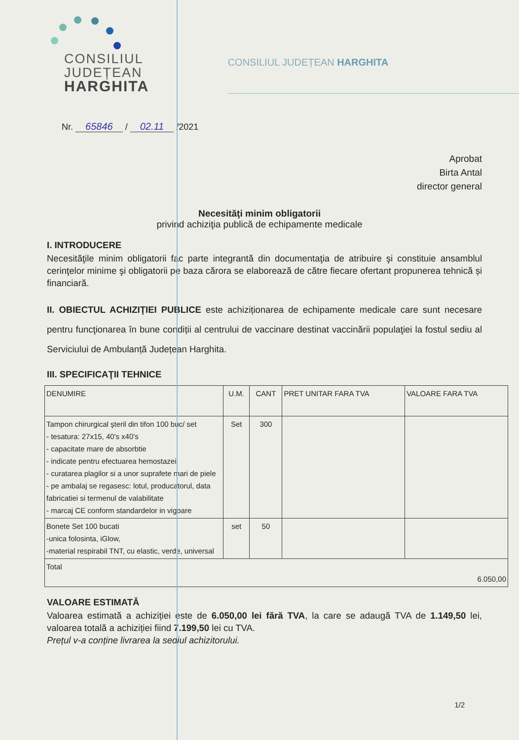CONSILIUL
JUDEȚEAN
HARGHITA
CONSILIUL JUDEȚEAN HARGHITA
Nr. 65846 / 02.11 /2021
Aprobat
Birta Antal
director general
Necesităţi minim obligatorii
privind achiziţia publică de echipamente medicale
I. INTRODUCERE
Necesităţile minim obligatorii fac parte integrantă din documentaţia de atribuire şi constituie ansamblul cerinţelor minime şi obligatorii pe baza cărora se elaborează de către fiecare ofertant propunerea tehnică și financiară.
II. OBIECTUL ACHIZIŢIEI PUBLICE este achiziționarea de echipamente medicale care sunt necesare pentru funcţionarea în bune condiții al centrului de vaccinare destinat vaccinării populaţiei la fostul sediu al Serviciului de Ambulanță Județean Harghita.
III. SPECIFICAŢII TEHNICE
| DENUMIRE | U.M. | CANT | PRET UNITAR FARA TVA | VALOARE FARA TVA |
| --- | --- | --- | --- | --- |
| Tampon chirurgical şteril din tifon 100 buc/ set - tesatura: 27x15, 40's x40's - capacitate mare de absorbtie - indicate pentru efectuarea hemostazei - curatarea plagilor si a unor suprafete mari de piele - pe ambalaj se regasesc: lotul, producatorul, data fabricatiei si termenul de valabilitate - marcaj CE conform standardelor in vigoare | Set | 300 | | |
| Bonete Set 100 bucati -unica folosinta, iGlow, -material respirabil TNT, cu elastic, verde, universal | set | 50 | | |
| Total 6.050,00 | | | | |
VALOARE ESTIMATĂ
Valoarea estimată a achiziției este de 6.050,00 lei fără TVA, la care se adaugă TVA de 1.149,50 lei, valoarea totală a achiziției fiind 7.199,50 lei cu TVA.
Prețul v-a conține livrarea la sediul achizitorului.
1/2